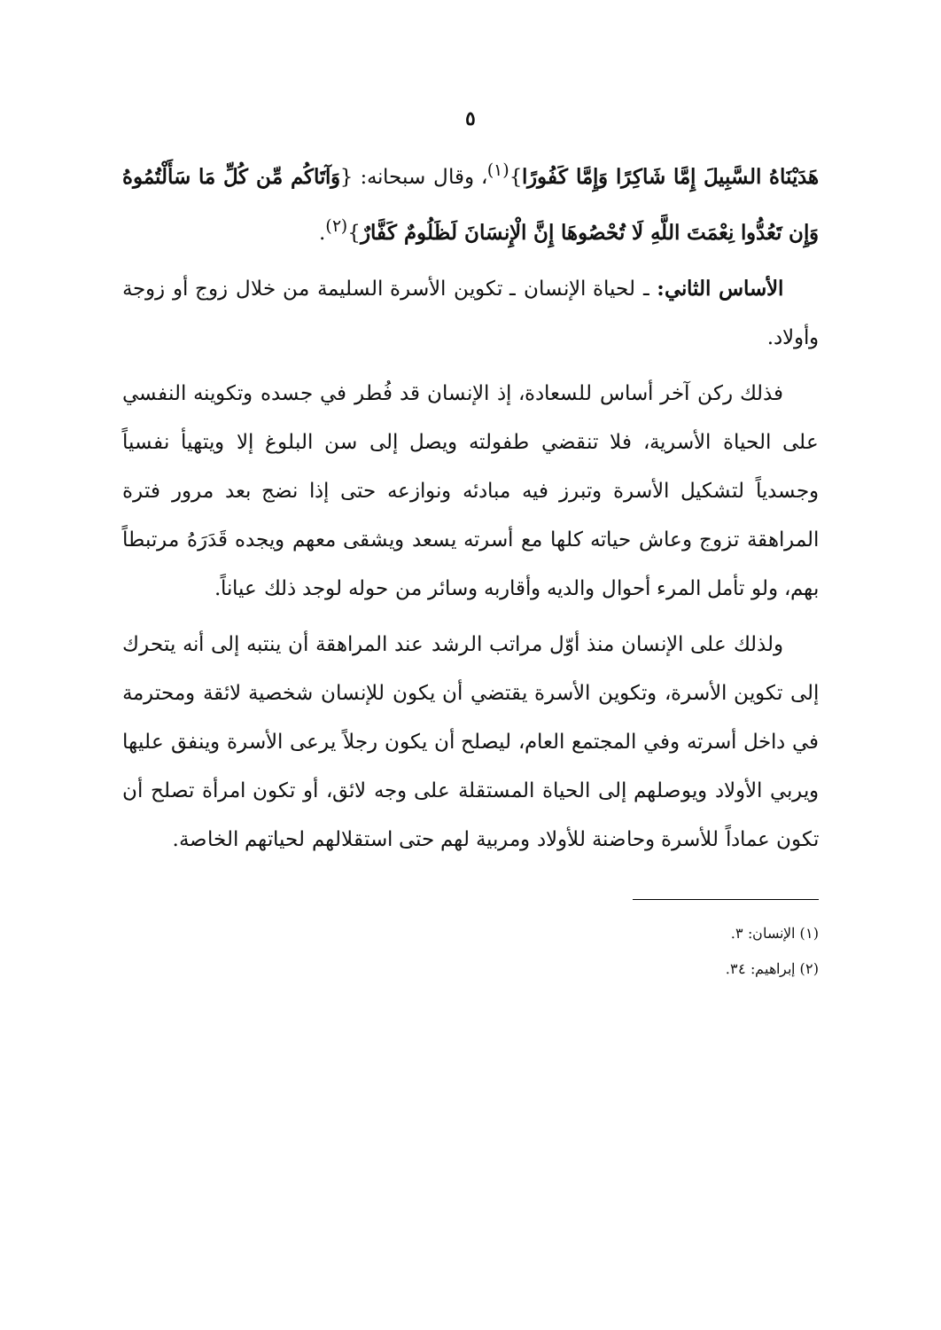٥
هَدَيْنَاهُ السَّبِيلَ إِمَّا شَاكِرًا وَإِمَّا كَفُورًا}<sup>(١)</sup>، وقال سبحانه: {وَآتَاكُم مِّن كُلِّ مَا سَأَلْتُمُوهُ وَإِن تَعُدُّوا نِعْمَتَ اللَّهِ لَا تُحْصُوهَا إِنَّ الْإِنسَانَ لَظَلُومٌ كَفَّارٌ}<sup>(٢)</sup>.
الأساس الثاني: ـ لحياة الإنسان ـ تكوين الأسرة السليمة من خلال زوج أو زوجة وأولاد.
فذلك ركن آخر أساس للسعادة، إذ الإنسان قد فُطر في جسده وتكوينه النفسي على الحياة الأسرية، فلا تنقضي طفولته ويصل إلى سن البلوغ إلا ويتهيأ نفسياً وجسدياً لتشكيل الأسرة وتبرز فيه مبادئه ونوازعه حتى إذا نضج بعد مرور فترة المراهقة تزوج وعاش حياته كلها مع أسرته يسعد ويشقى معهم ويجده قَدَرَهُ مرتبطاً بهم، ولو تأمل المرء أحوال والديه وأقاربه وسائر من حوله لوجد ذلك عياناً.
ولذلك على الإنسان منذ أوّل مراتب الرشد عند المراهقة أن ينتبه إلى أنه يتحرك إلى تكوين الأسرة، وتكوين الأسرة يقتضي أن يكون للإنسان شخصية لائقة ومحترمة في داخل أسرته وفي المجتمع العام، ليصلح أن يكون رجلاً يرعى الأسرة وينفق عليها ويربي الأولاد ويوصلهم إلى الحياة المستقلة على وجه لائق، أو تكون امرأة تصلح أن تكون عماداً للأسرة وحاضنة للأولاد ومربية لهم حتى استقلالهم لحياتهم الخاصة.
(١) الإنسان: ٣.
(٢) إبراهيم: ٣٤.